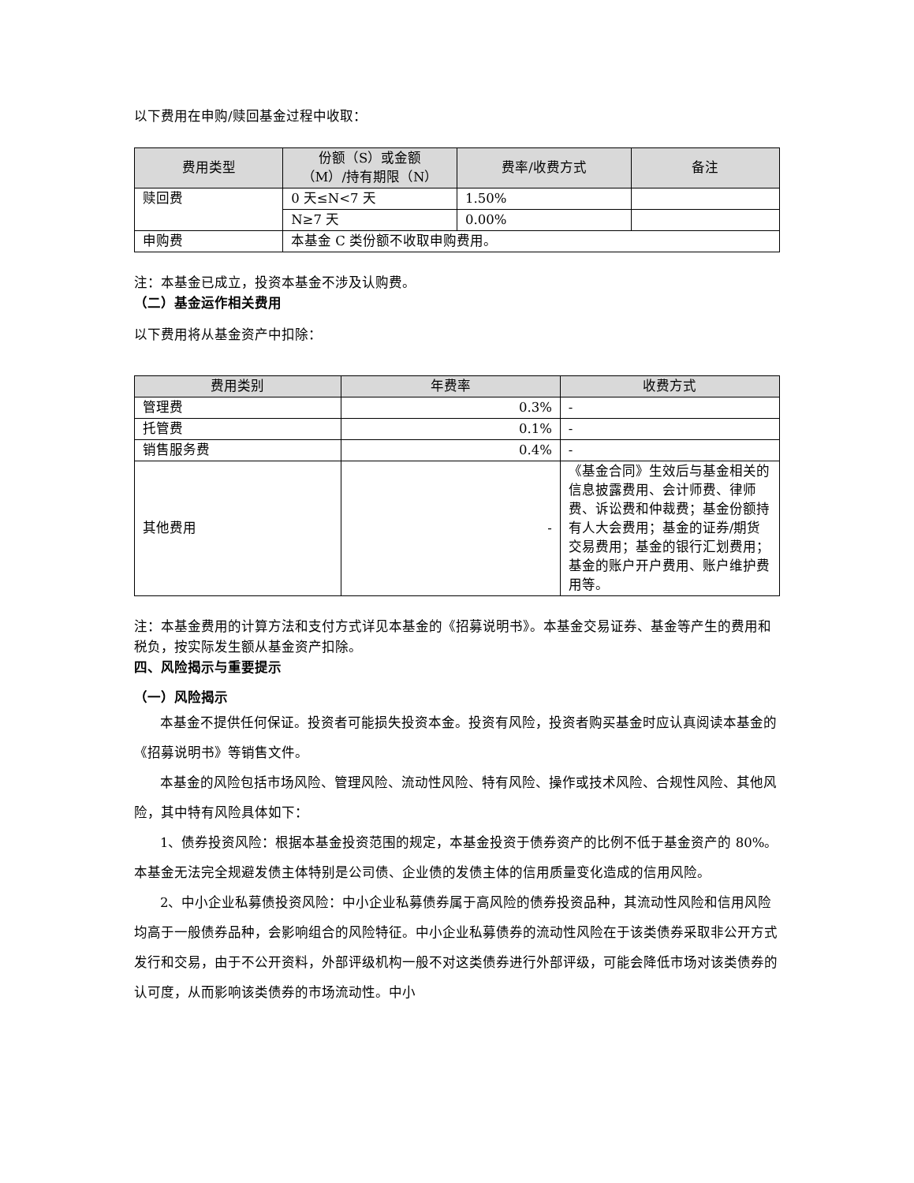以下费用在申购/赎回基金过程中收取：
| 费用类型 | 份额（S）或金额 （M）/持有期限（N） | 费率/收费方式 | 备注 |
| --- | --- | --- | --- |
| 赎回费 | 0 天≤N<7 天 | 1.50% | |
| | N≥7 天 | 0.00% | |
| 申购费 | 本基金 C 类份额不收取申购费用。 | | |
注：本基金已成立，投资本基金不涉及认购费。
（二）基金运作相关费用
以下费用将从基金资产中扣除：
| 费用类别 | 年费率 | 收费方式 |
| --- | --- | --- |
| 管理费 | 0.3% | - |
| 托管费 | 0.1% | - |
| 销售服务费 | 0.4% | - |
| 其他费用 | - | 《基金合同》生效后与基金相关的信息披露费用、会计师费、律师费、诉讼费和仲裁费；基金份额持有人大会费用；基金的证券/期货交易费用；基金的银行汇划费用；基金的账户开户费用、账户维护费用等。 |
注：本基金费用的计算方法和支付方式详见本基金的《招募说明书》。本基金交易证券、基金等产生的费用和税负，按实际发生额从基金资产扣除。
四、风险揭示与重要提示
（一）风险揭示
本基金不提供任何保证。投资者可能损失投资本金。投资有风险，投资者购买基金时应认真阅读本基金的《招募说明书》等销售文件。
本基金的风险包括市场风险、管理风险、流动性风险、特有风险、操作或技术风险、合规性风险、其他风险，其中特有风险具体如下：
1、债券投资风险：根据本基金投资范围的规定，本基金投资于债券资产的比例不低于基金资产的 80%。本基金无法完全规避发债主体特别是公司债、企业债的发债主体的信用质量变化造成的信用风险。
2、中小企业私募债投资风险：中小企业私募债券属于高风险的债券投资品种，其流动性风险和信用风险均高于一般债券品种，会影响组合的风险特征。中小企业私募债券的流动性风险在于该类债券采取非公开方式发行和交易，由于不公开资料，外部评级机构一般不对这类债券进行外部评级，可能会降低市场对该类债券的认可度，从而影响该类债券的市场流动性。中小